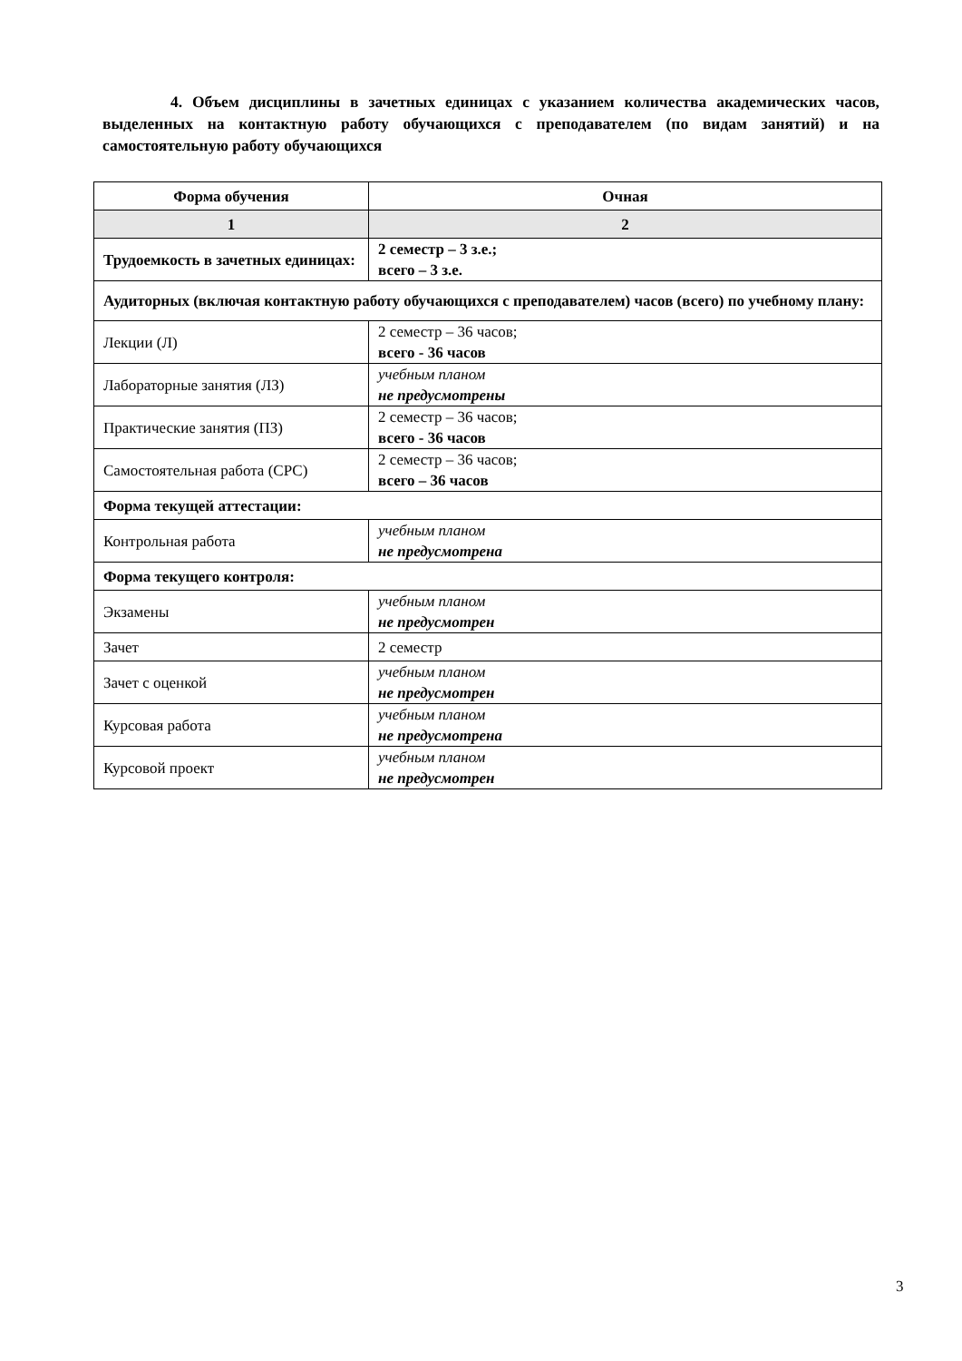4. Объем дисциплины в зачетных единицах с указанием количества академических часов, выделенных на контактную работу обучающихся с преподавателем (по видам занятий) и на самостоятельную работу обучающихся
| Форма обучения | Очная |
| --- | --- |
| 1 | 2 |
| Трудоемкость в зачетных единицах: | 2 семестр – 3 з.е.; всего – 3 з.е. |
| Аудиторных (включая контактную работу обучающихся с преподавателем) часов (всего) по учебному плану: | |
| Лекции (Л) | 2 семестр – 36 часов; всего - 36 часов |
| Лабораторные занятия (ЛЗ) | учебным планом не предусмотрены |
| Практические занятия (ПЗ) | 2 семестр – 36 часов; всего - 36 часов |
| Самостоятельная работа (СРС) | 2 семестр – 36 часов; всего – 36 часов |
| Форма текущей аттестации: | |
| Контрольная работа | учебным планом не предусмотрена |
| Форма текущего контроля: | |
| Экзамены | учебным планом не предусмотрен |
| Зачет | 2 семестр |
| Зачет с оценкой | учебным планом не предусмотрен |
| Курсовая работа | учебным планом не предусмотрена |
| Курсовой проект | учебным планом не предусмотрен |
3